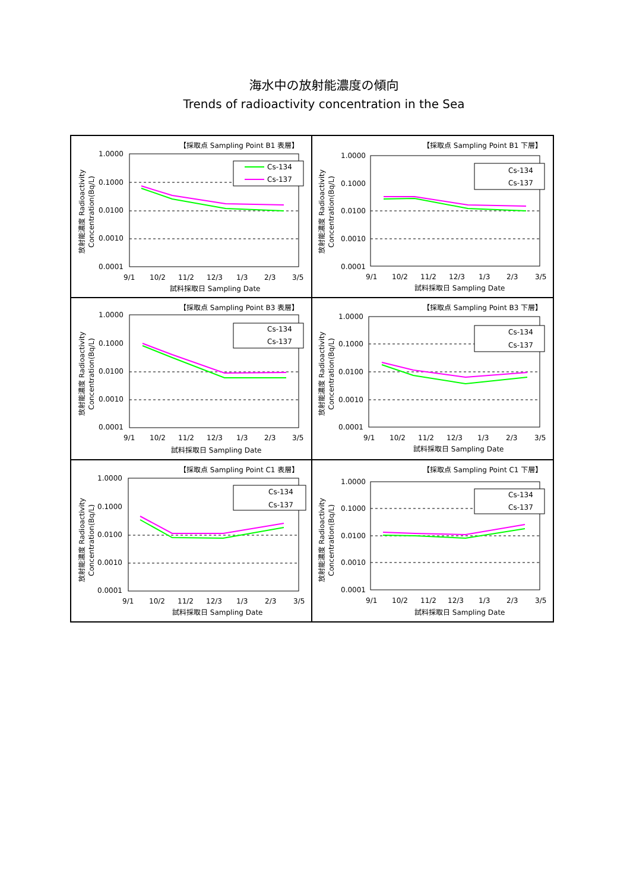海水中の放射能濃度の傾向
Trends of radioactivity concentration in the Sea
【採取点 Sampling Point B1 表層】
放射能濃度 Radioactivity
Concentration(Bq/L)
1.0000
0.1000
0.0100
0.0010
0.0001
Cs-134
Cs-137
9/1
10/2
11/2
12/3
1/3
2/3
3/5
試料採取日 Sampling Date
【採取点 Sampling Point B1 下層】
放射能濃度 Radioactivity
Concentration(Bq/L)
1.0000
0.1000
0.0100
0.0010
0.0001
Cs-134
Cs-137
9/1
10/2
11/2
12/3
1/3
2/3
3/5
試料採取日 Sampling Date
【採取点 Sampling Point B3 表層】
放射能濃度 Radioactivity
Concentration(Bq/L)
1.0000
0.1000
0.0100
0.0010
0.0001
Cs-134
Cs-137
9/1
10/2
11/2
12/3
1/3
2/3
3/5
試料採取日 Sampling Date
【採取点 Sampling Point B3 下層】
放射能濃度 Radioactivity
Concentration(Bq/L)
1.0000
0.1000
0.0100
0.0010
0.0001
Cs-134
Cs-137
9/1
10/2
11/2
12/3
1/3
2/3
3/5
試料採取日 Sampling Date
【採取点 Sampling Point C1 表層】
放射能濃度 Radioactivity
Concentration(Bq/L)
1.0000
0.1000
0.0100
0.0010
0.0001
Cs-134
Cs-137
9/1
10/2
11/2
12/3
1/3
2/3
3/5
試料採取日 Sampling Date
【採取点 Sampling Point C1 下層】
放射能濃度 Radioactivity
Concentration(Bq/L)
1.0000
0.1000
0.0100
0.0010
0.0001
Cs-134
Cs-137
9/1
10/2
11/2
12/3
1/3
2/3
3/5
試料採取日 Sampling Date